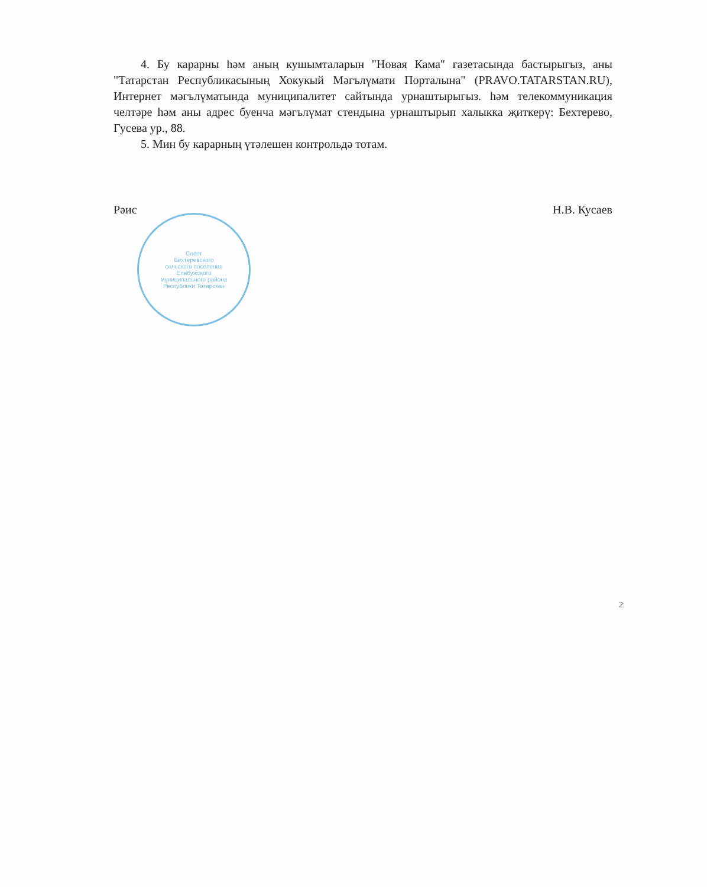4. Бу карарны һәм аның кушымталарын "Новая Кама" газетасында бастырыгыз, аны "Татарстан Республикасының Хокукый Мәгълүмати Порталына" (PRAVO.TATARSTAN.RU), Интернет мәгълүматында муниципалитет сайтында урнаштырыгыз. һәм телекоммуникация челтәре һәм аны адрес буенча мәгълүмат стендына урнаштырып халыкка җиткерү: Бехтерево, Гусева ур., 88.
5. Мин бу карарның үтәлешен контрольдә тотам.
Рәис Н.В. Кусаев
Совет
Бехтеревского
сельского поселения
Елабужского
муниципального района
Республики Татарстан
2